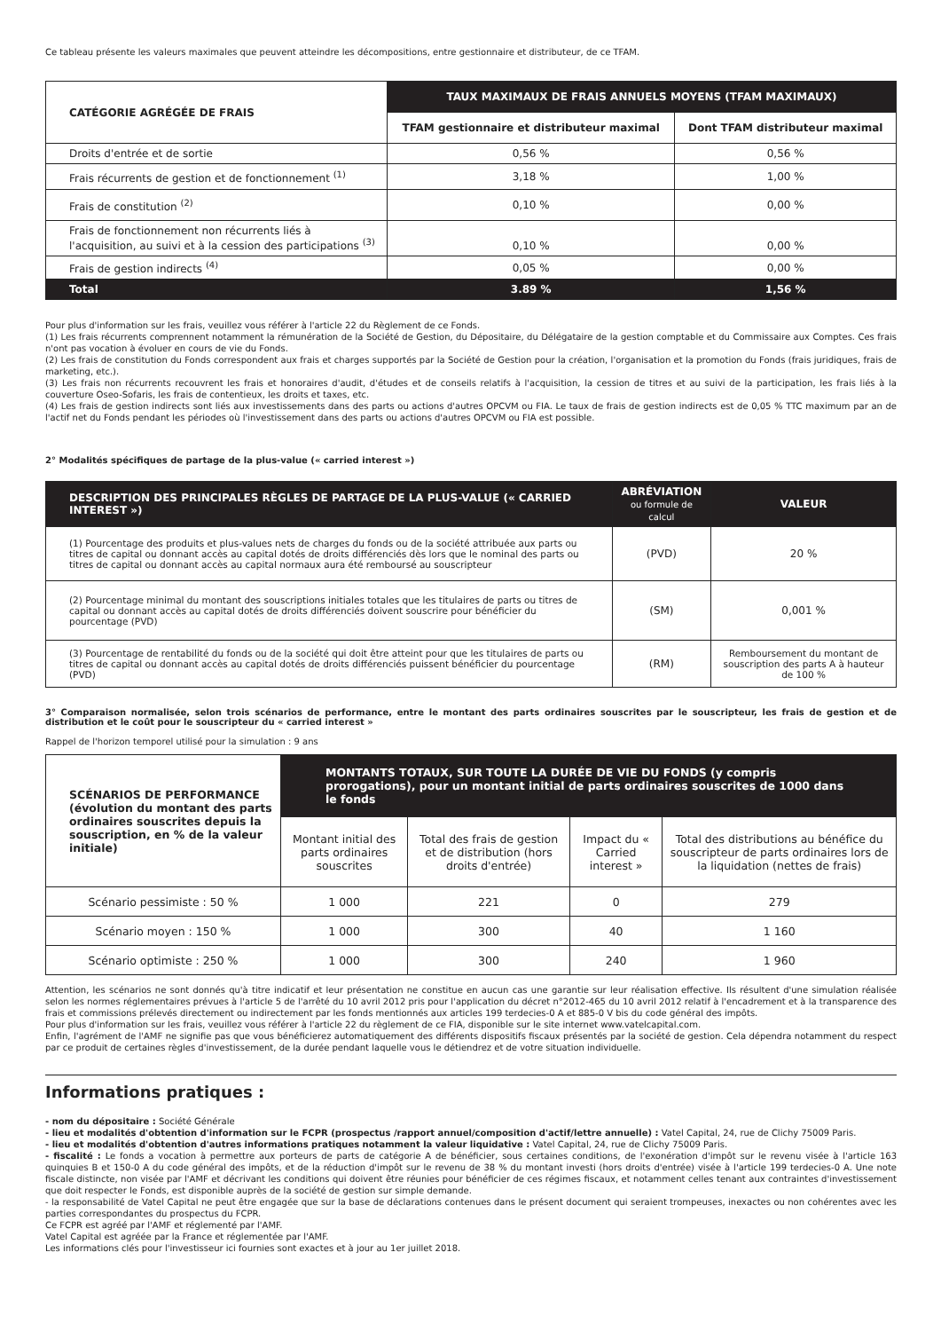Ce tableau présente les valeurs maximales que peuvent atteindre les décompositions, entre gestionnaire et distributeur, de ce TFAM.
| CATÉGORIE AGRÉGÉE DE FRAIS | TAUX MAXIMAUX DE FRAIS ANNUELS MOYENS (TFAM MAXIMAUX) | |
| --- | --- | --- |
| | TFAM gestionnaire et distributeur maximal | Dont TFAM distributeur maximal |
| Droits d'entrée et de sortie | 0,56 % | 0,56 % |
| Frais récurrents de gestion et de fonctionnement <sup>(1)</sup> | 3,18 % | 1,00 % |
| Frais de constitution <sup>(2)</sup> | 0,10 % | 0,00 % |
| Frais de fonctionnement non récurrents liés à l'acquisition, au suivi et à la cession des participations <sup>(3)</sup> | 0,10 % | 0,00 % |
| Frais de gestion indirects <sup>(4)</sup> | 0,05 % | 0,00 % |
| Total | 3.89 % | 1,56 % |
Pour plus d'information sur les frais, veuillez vous référer à l'article 22 du Règlement de ce Fonds.
(1) Les frais récurrents comprennent notamment la rémunération de la Société de Gestion, du Dépositaire, du Délégataire de la gestion comptable et du Commissaire aux Comptes. Ces frais n'ont pas vocation à évoluer en cours de vie du Fonds.
(2) Les frais de constitution du Fonds correspondent aux frais et charges supportés par la Société de Gestion pour la création, l'organisation et la promotion du Fonds (frais juridiques, frais de marketing, etc.).
(3) Les frais non récurrents recouvrent les frais et honoraires d'audit, d'études et de conseils relatifs à l'acquisition, la cession de titres et au suivi de la participation, les frais liés à la couverture Oseo-Sofaris, les frais de contentieux, les droits et taxes, etc.
(4) Les frais de gestion indirects sont liés aux investissements dans des parts ou actions d'autres OPCVM ou FIA. Le taux de frais de gestion indirects est de 0,05 % TTC maximum par an de l'actif net du Fonds pendant les périodes où l'investissement dans des parts ou actions d'autres OPCVM ou FIA est possible.
2° Modalités spécifiques de partage de la plus-value (« carried interest »)
| DESCRIPTION DES PRINCIPALES RÈGLES DE PARTAGE DE LA PLUS-VALUE (« CARRIED INTEREST ») | ABRÉVIATION ou formule de calcul | VALEUR |
| (1) Pourcentage des produits et plus-values nets de charges du fonds ou de la société attribuée aux parts ou titres de capital ou donnant accès au capital dotés de droits différenciés dès lors que le nominal des parts ou titres de capital ou donnant accès au capital normaux aura été remboursé au souscripteur | (PVD) | 20 % |
| (2) Pourcentage minimal du montant des souscriptions initiales totales que les titulaires de parts ou titres de capital ou donnant accès au capital dotés de droits différenciés doivent souscrire pour bénéficier du pourcentage (PVD) | (SM) | 0,001 % |
| (3) Pourcentage de rentabilité du fonds ou de la société qui doit être atteint pour que les titulaires de parts ou titres de capital ou donnant accès au capital dotés de droits différenciés puissent bénéficier du pourcentage (PVD) | (RM) | Remboursement du montant de souscription des parts A à hauteur de 100 % |
3° Comparaison normalisée, selon trois scénarios de performance, entre le montant des parts ordinaires souscrites par le souscripteur, les frais de gestion et de distribution et le coût pour le souscripteur du « carried interest »
Rappel de l'horizon temporel utilisé pour la simulation : 9 ans
| SCÉNARIOS DE PERFORMANCE (évolution du montant des parts ordinaires souscrites depuis la souscription, en % de la valeur initiale) | MONTANTS TOTAUX, SUR TOUTE LA DURÉE DE VIE DU FONDS (y compris prorogations), pour un montant initial de parts ordinaires souscrites de 1000 dans le fonds | | | |
| | Montant initial des parts ordinaires souscrites | Total des frais de gestion et de distribution (hors droits d'entrée) | Impact du « Carried interest » | Total des distributions au bénéfice du souscripteur de parts ordinaires lors de la liquidation (nettes de frais) |
| Scénario pessimiste : 50 % | 1 000 | 221 | 0 | 279 |
| Scénario moyen : 150 % | 1 000 | 300 | 40 | 1 160 |
| Scénario optimiste : 250 % | 1 000 | 300 | 240 | 1 960 |
Attention, les scénarios ne sont donnés qu'à titre indicatif et leur présentation ne constitue en aucun cas une garantie sur leur réalisation effective. Ils résultent d'une simulation réalisée selon les normes réglementaires prévues à l'article 5 de l'arrêté du 10 avril 2012 pris pour l'application du décret n°2012-465 du 10 avril 2012 relatif à l'encadrement et à la transparence des frais et commissions prélevés directement ou indirectement par les fonds mentionnés aux articles 199 terdecies-0 A et 885-0 V bis du code général des impôts.
Pour plus d'information sur les frais, veuillez vous référer à l'article 22 du règlement de ce FIA, disponible sur le site internet www.vatelcapital.com.
Enfin, l'agrément de l'AMF ne signifie pas que vous bénéficierez automatiquement des différents dispositifs fiscaux présentés par la société de gestion. Cela dépendra notamment du respect par ce produit de certaines règles d'investissement, de la durée pendant laquelle vous le détiendrez et de votre situation individuelle.
Informations pratiques :
- nom du dépositaire : Société Générale
- lieu et modalités d'obtention d'information sur le FCPR (prospectus /rapport annuel/composition d'actif/lettre annuelle) : Vatel Capital, 24, rue de Clichy 75009 Paris.
- lieu et modalités d'obtention d'autres informations pratiques notamment la valeur liquidative : Vatel Capital, 24, rue de Clichy 75009 Paris.
- fiscalité : Le fonds a vocation à permettre aux porteurs de parts de catégorie A de bénéficier, sous certaines conditions, de l'exonération d'impôt sur le revenu visée à l'article 163 quinquies B et 150-0 A du code général des impôts, et de la réduction d'impôt sur le revenu de 38 % du montant investi (hors droits d'entrée) visée à l'article 199 terdecies-0 A. Une note fiscale distincte, non visée par l'AMF et décrivant les conditions qui doivent être réunies pour bénéficier de ces régimes fiscaux, et notamment celles tenant aux contraintes d'investissement que doit respecter le Fonds, est disponible auprès de la société de gestion sur simple demande.
- la responsabilité de Vatel Capital ne peut être engagée que sur la base de déclarations contenues dans le présent document qui seraient trompeuses, inexactes ou non cohérentes avec les parties correspondantes du prospectus du FCPR.
Ce FCPR est agréé par l'AMF et réglementé par l'AMF.
Vatel Capital est agréée par la France et réglementée par l'AMF.
Les informations clés pour l'investisseur ici fournies sont exactes et à jour au 1er juillet 2018.